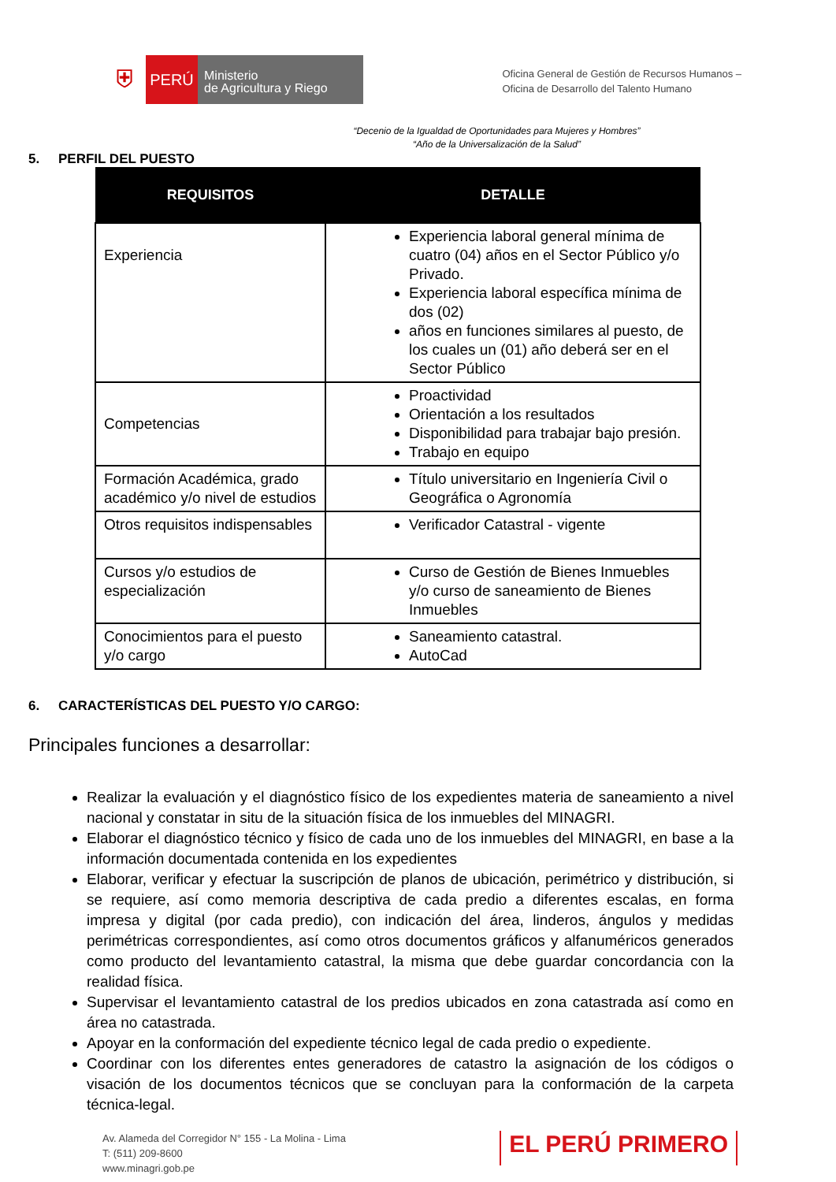⛨
PERÚ
Ministerio
de Agricultura y Riego
Oficina General de Gestión de Recursos Humanos –
Oficina de Desarrollo del Talento Humano
“Decenio de la Igualdad de Oportunidades para Mujeres y Hombres”
“Año de la Universalización de la Salud”
5. PERFIL DEL PUESTO
| REQUISITOS | DETALLE |
| --- | --- |
| Experiencia | Experiencia laboral general mínima de cuatro (04) años en el Sector Público y/o Privado. Experiencia laboral específica mínima de dos (02) años en funciones similares al puesto, de los cuales un (01) año deberá ser en el Sector Público |
| Competencias | Proactividad Orientación a los resultados Disponibilidad para trabajar bajo presión. Trabajo en equipo |
| Formación Académica, grado académico y/o nivel de estudios | Título universitario en Ingeniería Civil o Geográfica o Agronomía |
| Otros requisitos indispensables | Verificador Catastral - vigente |
| Cursos y/o estudios de especialización | Curso de Gestión de Bienes Inmuebles y/o curso de saneamiento de Bienes Inmuebles |
| Conocimientos para el puesto y/o cargo | Saneamiento catastral. AutoCad |
6. CARACTERÍSTICAS DEL PUESTO Y/O CARGO:
Principales funciones a desarrollar:
Realizar la evaluación y el diagnóstico físico de los expedientes materia de saneamiento a nivel nacional y constatar in situ de la situación física de los inmuebles del MINAGRI.
Elaborar el diagnóstico técnico y físico de cada uno de los inmuebles del MINAGRI, en base a la información documentada contenida en los expedientes
Elaborar, verificar y efectuar la suscripción de planos de ubicación, perimétrico y distribución, si se requiere, así como memoria descriptiva de cada predio a diferentes escalas, en forma impresa y digital (por cada predio), con indicación del área, linderos, ángulos y medidas perimétricas correspondientes, así como otros documentos gráficos y alfanuméricos generados como producto del levantamiento catastral, la misma que debe guardar concordancia con la realidad física.
Supervisar el levantamiento catastral de los predios ubicados en zona catastrada así como en área no catastrada.
Apoyar en la conformación del expediente técnico legal de cada predio o expediente.
Coordinar con los diferentes entes generadores de catastro la asignación de los códigos o visación de los documentos técnicos que se concluyan para la conformación de la carpeta técnica-legal.
Av. Alameda del Corregidor N° 155 - La Molina - Lima
T: (511) 209-8600
www.minagri.gob.pe
EL PERÚ PRIMERO